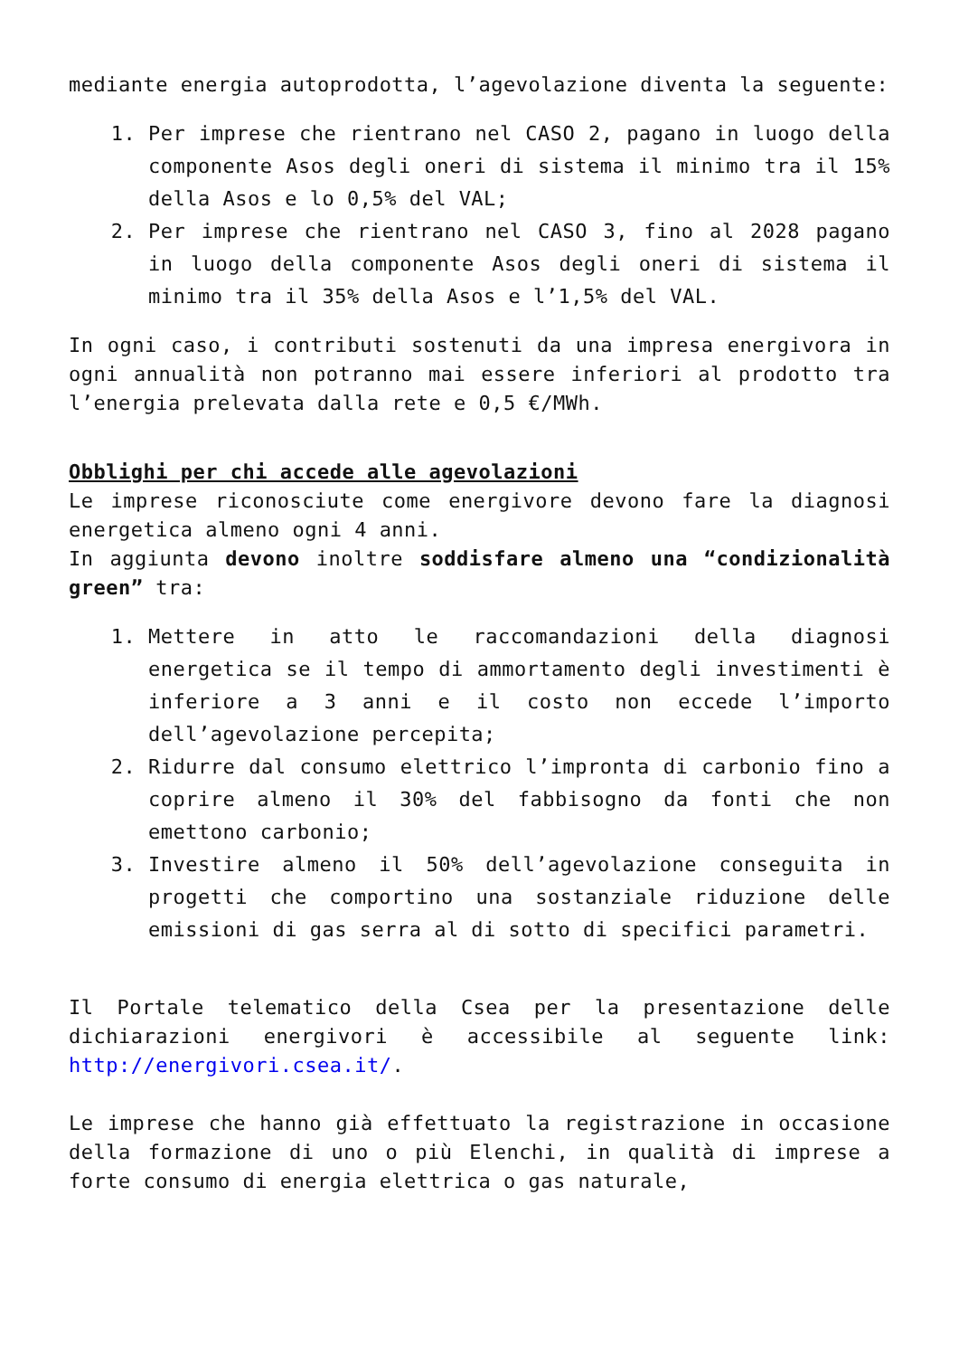mediante energia autoprodotta, l’agevolazione diventa la seguente:
1. Per imprese che rientrano nel CASO 2, pagano in luogo della componente Asos degli oneri di sistema il minimo tra il 15% della Asos e lo 0,5% del VAL;
2. Per imprese che rientrano nel CASO 3, fino al 2028 pagano in luogo della componente Asos degli oneri di sistema il minimo tra il 35% della Asos e l’1,5% del VAL.
In ogni caso, i contributi sostenuti da una impresa energivora in ogni annualità non potranno mai essere inferiori al prodotto tra l’energia prelevata dalla rete e 0,5 €/MWh.
Obblighi per chi accede alle agevolazioni
Le imprese riconosciute come energivore devono fare la diagnosi energetica almeno ogni 4 anni.
In aggiunta devono inoltre soddisfare almeno una “condizionalità green” tra:
1. Mettere in atto le raccomandazioni della diagnosi energetica se il tempo di ammortamento degli investimenti è inferiore a 3 anni e il costo non eccede l’importo dell’agevolazione percepita;
2. Ridurre dal consumo elettrico l’impronta di carbonio fino a coprire almeno il 30% del fabbisogno da fonti che non emettono carbonio;
3. Investire almeno il 50% dell’agevolazione conseguita in progetti che comportino una sostanziale riduzione delle emissioni di gas serra al di sotto di specifici parametri.
Il Portale telematico della Csea per la presentazione delle dichiarazioni energivori è accessibile al seguente link: http://energivori.csea.it/.
Le imprese che hanno già effettuato la registrazione in occasione della formazione di uno o più Elenchi, in qualità di imprese a forte consumo di energia elettrica o gas naturale,